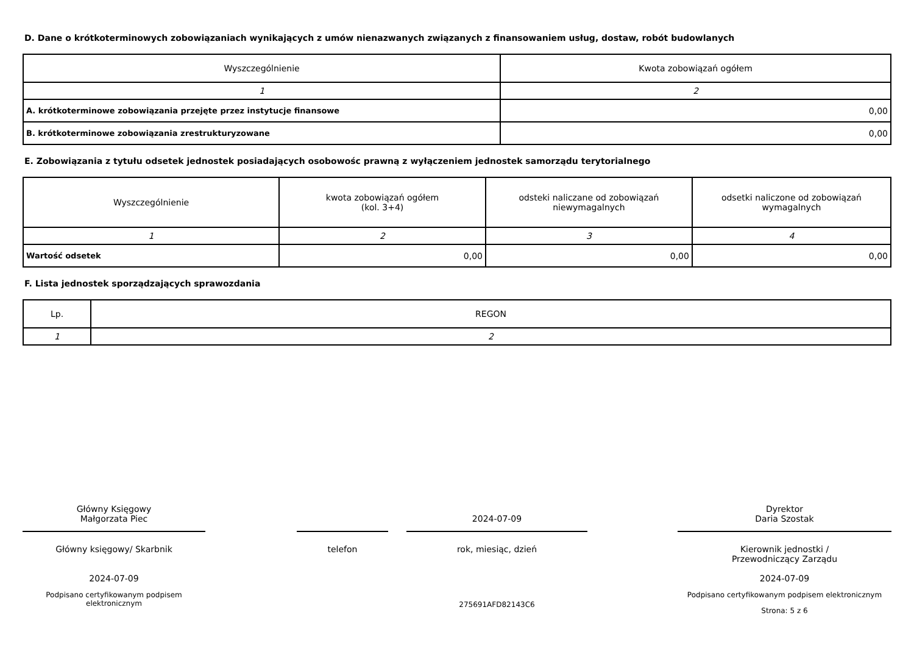D. Dane o krótkoterminowych zobowiązaniach wynikających z umów nienazwanych związanych z finansowaniem usług, dostaw, robót budowlanych
| Wyszczególnienie | Kwota zobowiązań ogółem |
| --- | --- |
| 1 | 2 |
| A. krótkoterminowe zobowiązania przejęte przez instytucje finansowe | 0,00 |
| B. krótkoterminowe zobowiązania zrestrukturyzowane | 0,00 |
E. Zobowiązania z tytułu odsetek jednostek posiadających osobowośc prawną z wyłączeniem jednostek samorządu terytorialnego
| Wyszczególnienie | kwota zobowiązań ogółem (kol. 3+4) | odsteki naliczane od zobowiązań niewymagalnych | odsetki naliczone od zobowiązań wymagalnych |
| --- | --- | --- | --- |
| 1 | 2 | 3 | 4 |
| Wartość odsetek | 0,00 | 0,00 | 0,00 |
F. Lista jednostek sporządzających sprawozdania
| Lp. | REGON |
| --- | --- |
| 1 | 2 |
Główny Księgowy
Małgorzata Piec
Główny księgowy/ Skarbnik
2024-07-09
Podpisano certyfikowanym podpisem elektronicznym
telefon
2024-07-09
rok, miesiąc, dzień
275691AFD82143C6
Dyrektor
Daria Szostak
Kierownik jednostki /
Przewodniczący Zarządu
2024-07-09
Podpisano certyfikowanym podpisem elektronicznym
Strona: 5 z 6